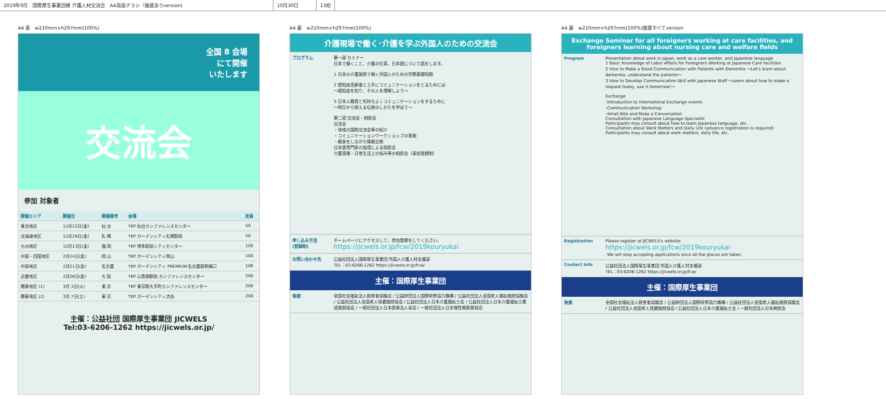2019年9月　国際厚生事業団様 介護人材交流会　A4両面チラシ（後援ありversion) 10月30日 13校
A4 表　w210mm×h297mm(100%)
全国 8 会場
にて開催
いたします
交流会
参加 対象者
| 開催エリア | 開催日 | 開催都市 | 会場 | 定員 |
| --- | --- | --- | --- | --- |
| 東北地区 | 11月22日(金) | 仙 台 | TKP 仙台カンファレンスセンター | 50 |
| 北海道地区 | 11月29日(金) | 札 幌 | TKP ガーデンシティ札幌駅前 | 50 |
| 九州地区 | 12月13日(金) | 福 岡 | TKP 博多駅前シティセンター | 100 |
| 中国・四国地区 | 2月14日(金) | 岡 山 | TKP ガーデンシティ岡山 | 100 |
| 中部地区 | 2月21日(金) | 名古屋 | TKP ガーデンシティ PREMIUM 名古屋新幹線口 | 100 |
| 近畿地区 | 2月28日(金) | 大 阪 | TKP 心斎橋駅前 カンファレンスセンター | 200 |
| 関東地区 (1) | 3月 3日(火) | 東 京 | TKP 東京駅大手町カンファレンスセンター | 200 |
| 関東地区 (2) | 3月 7日(土) | 東 京 | TKP ガーデンシティ渋谷 | 200 |
主催：公益社団 国際厚生事業団 JICWELS
Tel:03-6206-1262 https://jicwels.or.jp/
A4 裏　w210mm×h297mm(100%)
介護現場で働く･介護を学ぶ外国人のための交流会
プログラム 第一部 セミナー
日本で働くこと、介護の仕事、日本語について話をします。
1 日本の介護施設で働く外国人のための労務基礎知識
2 認知症高齢者と上手にコミュニケーションをとるためには
〜認知症を知り、その人を理解しよう〜
3 日本人職員と気持ちよくコミュニケーションをするために
〜明日から使える伝授のしかたを学ぼう〜
第二部 交流会・相談会
交流会
・地域の国際交流会等の紹介
・コミュニケーションワークショップの実施
・軽食をしながら情報交換
日本語専門家の指導による相談会
介護現場・日常生活上の悩み等の相談会（事前登録制）
申し込み方法
(登録制)
ホームページにアクセスして、参加登録をしてください。
https://jicwels.or.jp/fcw/2019kouryukai
お問い合わせ先 公益社団法人国際厚生事業団 外国人介護人材支援部
TEL：03-6206-1262 https://jicwels.or.jp/fcw/
主催：国際厚生事業団
後援 全国社会福祉法人経営者協議会 / 公益財団法人国際研修協力機構 / 公益社団法人全国老人福祉施設協議会 / 公益社団法人全国老人保健施設協会 / 公益社団法人日本介護福祉士会 / 公益社団法人日本介護福祉士養成施設協会 / 一般社団法人日本医療法人協会 / 一般社団法人日本慢性期医療協会
A4 裏　w210mm×h297mm(100%)後援すべてversion
Exchange Seminar for all foreigners working at care facilities, and foreigners learning about nursing care and welfare fields
Program Presentation about work in Japan, work as a care worker, and Japanese language
1 Basic Knowledge of Labor Affairs for Foreigners Working at Japanese Care Facilities
2 How to Make a Good Communication with Patients with Dementia 〜Let's learn about dementia, understand the patients〜
3 How to Develop Communication Skill with Japanese Staff 〜Learn about how to make a request today, use it tomorrow!〜
Exchange
･Introduction to International Exchange events
･Communication Workshop
･Small Bite and Make a Conversation
Consultation with Japanese Language Specialist
Participants may consult about how to learn Japanese language, etc.
Consultation about Work Matters and Daily Life (advance registration is required)
Participants may consult about work matters, daily life, etc.
Registration Please register at JICWELS's website.
https://jicwels.or.jp/fcw/2019kouryukai
･We will stop accepting applications once all the places are taken.
Contact Info 公益社団法人国際厚生事業団 外国人介護人材支援部
TEL：03-6206-1262 https://jicwels.or.jp/fcw/
主催：国際厚生事業団
後援 全国社会福祉法人経営者協議会 / 公益財団法人国際研修協力機構 / 公益社団法人全国老人福祉施設協議会 / 公益社団法人全国老人保健施設協会 / 公益社団法人日本介護福祉士会 / 一般社団法人日本病院会